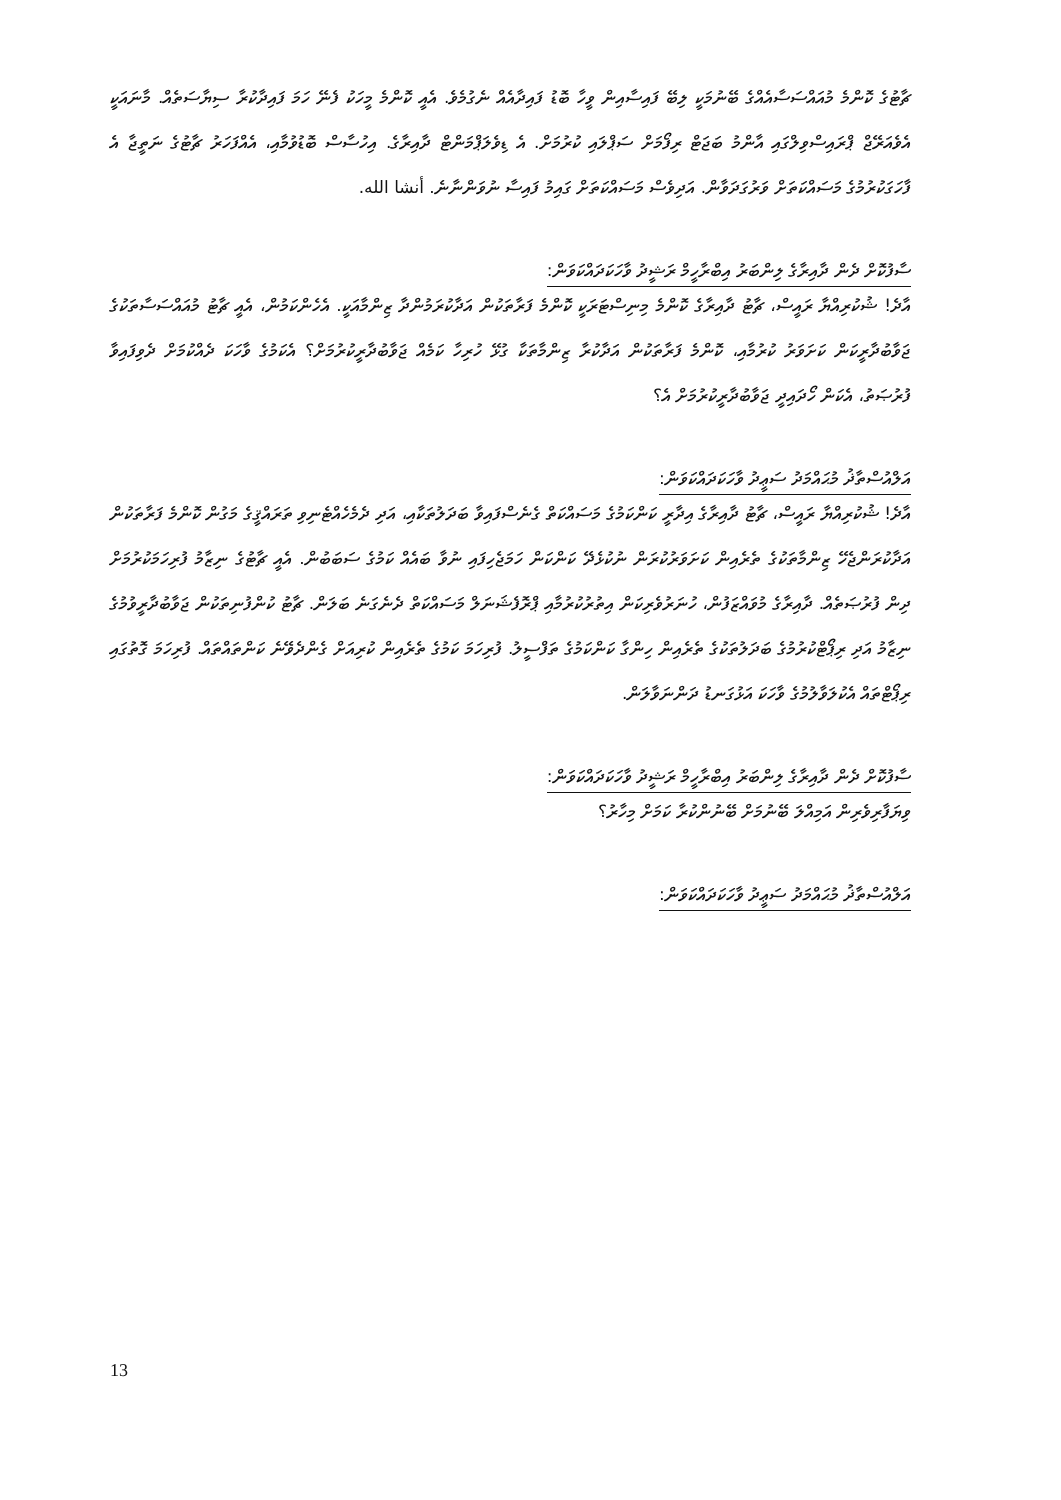ޗާޓުގެ ކޮންމެ މުއައްސަސާއެއްގެ ބޭނުމަކީ ލިބޭ ފައިސާއިން ވީހާ ބޮޑު ފައިދާއެއް ނެގުމެވެ. އެއީ ކޮންމެ މީހަކު ފެނޭ ހަމަ ފައިދާކުރާ ސިޔާސަތެއް. މާނައަކީ އެވެއަރޭޖް ޕްރައިސްވިލްގައި އާންމު ބަޖަޓް ރިފޯމަށް ސަޕްލައި ކުރުމަށް. އެ ޑިވެލަޕްމަންޓް ދާއިރާގެ. އިހުސާސް ބޮޑުވުމާއި، އެއްފަހަރު ޗާޓުގެ ނަތީޖާ އެ ފާހަގަކުރުމުގެ މަސައްކަތަށް ވަރުގަދަވާން. އަދިވެސް މަސައްކަތަށް ގައިމު ފައިސާ ނުވަންނާނެ. أنشا الله.
ސާފުކޮށް ދެން ދާއިރާގެ ލިންބަރު އިބްރާހީމް ރަޝީދު ވާހަކަދައްކަވަން:
އާދެ! ޝުކުރިއްޔާ ރައީސް، ޗާޓު ދާއިރާގެ ކޮންމެ މިނިސްޓަރަކީ ކޮންމެ ފަރާތަކުން އަދާކުރަމުންދާ ޒިންމާއަކީ. އެހެންކަމުން، އެއީ ޗާޓު މުއައްސަސާތަކުގެ ޖަވާބުދާރީކަން ކަށަވަރު ކުރުމާއި، ކޮންމެ ފަރާތަކުން އަދާކުރާ ޒިންމާތަކާ ގުޅޭ ހުރިހާ ކަމެއް ޖަވާބުދާރީކުރުމަށް؟ އެކަމުގެ ވާހަކަ ދެއްކުމަށް ދެވިފައިވާ ފުރުޞަތު، އެކަން ހޯދައިދީ ޖަވާބުދާރީކުރުމަށް އެ؟
އަލްއުސްތާޛު މުޙައްމަދު ސަޢީދު ވާހަކަދައްކަވަން:
އާދެ! ޝުކުރިއްޔާ ރައީސް، ޗާޓު ދާއިރާގެ އިދާރީ ކަންކަމުގެ މަސައްކަތް ގެނެސްފައިވާ ބަދަލުތަކާއި، އަދި ދެމެހެއްޓެނިވި ތަރައްޤީގެ މަގުން ކޮންމެ ފަރާތަކުން އަދާކުރަންޖެހޭ ޒިންމާތަކުގެ ތެރެއިން ކަށަވަރުކުރަން ނުކުޅެދޭ ކަންކަން ހަމަޖެހިފައި ނުވާ ބައެއް ކަމުގެ ސަބަބުން. އެއީ ޗާޓުގެ ނިޒާމު ފުރިހަމަކުރުމަށް ދިން ފުރުޞަތެއް. ދާއިރާގެ މުވައްޒަފުން، ހުނަރުވެރިކަން އިތުރުކުރުމާއި ޕްރޮފެޝަނަލް މަސައްކަތް ދެނެގަނެ ބަލަން. ޗާޓު ކުންފުނިތަކުން ޖަވާބުދާރީވުމުގެ ނިޒާމު އަދި ރިޕޯޓްކުރުމުގެ ބަދަލުތަކުގެ ތެރެއިން ހިންގާ ކަންކަމުގެ ތަފްސީލު. ފުރިހަމަ ކަމުގެ ތެރެއިން ކުރިއަށް ގެންދެވޭނެ ކަންތައްތައް. ފުރިހަމަ ގޮތުގައި ރިޕޯޓްތައް އެކުލަވާލުމުގެ ވާހަކަ އަޅުގަނޑު ދަންނަވާލަން.
ސާފުކޮށް ދެން ދާއިރާގެ ލިންބަރު އިބްރާހީމް ރަޝީދު ވާހަކަދައްކަވަން:
ވިޔަފާރިވެރިން އަމިއްލަ ބޭނުމަށް ބޭނުންކުރާ ކަމަށް މިހާރު؟
އަލްއުސްތާޛު މުޙައްމަދު ސަޢީދު ވާހަކަދައްކަވަން:
13